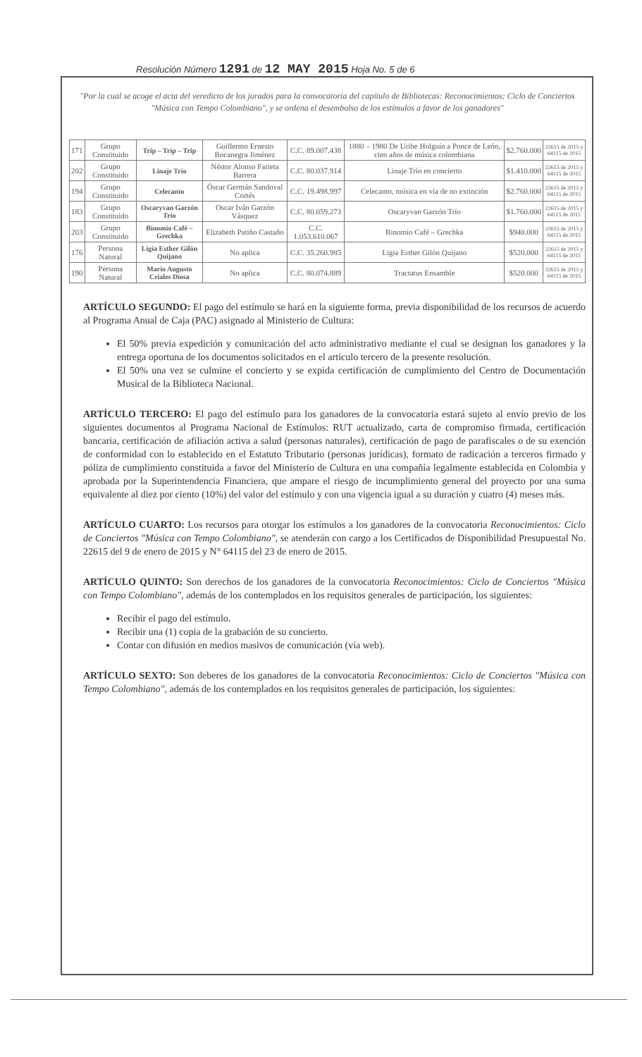Resolución Número 1291 de 12 MAY 2015 Hoja No. 5 de 6
"Por la cual se acoge el acta del veredicto de los jurados para la convocatoria del capítulo de Bibliotecas: Reconocimientos: Ciclo de Conciertos "Música con Tempo Colombiano", y se ordena el desembolso de los estímulos a favor de los ganadores"
| 171 | Grupo Constituido | Trip – Trip – Trip | Guillermo Ernesto Bocanegra Jiménez | C.C. 89.007.438 | 1880 – 1980 De Uribe Holguín a Ponce de León, cien años de música colombiana | $2.760.000 | 22615 de 2015 y 64115 de 2015 |
| 202 | Grupo Constituido | Linaje Trío | Néstor Alonso Farieta Barrera | C.C. 80.037.914 | Linaje Trío en concierto | $1.410.000 | 22615 de 2015 y 64115 de 2015 |
| 194 | Grupo Constituido | Celecanto | Óscar Germán Sandoval Cortés | C.C. 19.498.997 | Celecanto, música en vía de no extinción | $2.760.000 | 22615 de 2015 y 64115 de 2015 |
| 183 | Grupo Constituido | Oscaryvan Garzón Trío | Oscar Iván Garzón Vásquez | C.C. 80.059.273 | Oscaryvan Garzón Trío | $1.760.000 | 22615 de 2015 y 64115 de 2015 |
| 203 | Grupo Constituido | Binomio Café – Grechka | Elizabeth Patiño Castaño | C.C. 1.053.610.067 | Binomio Café – Grechka | $940.000 | 22615 de 2015 y 64115 de 2015 |
| 176 | Persona Natural | Ligia Esther Gilón Quijano | No aplica | C.C. 35.260.985 | Ligia Esther Gilón Quijano | $520.000 | 22615 de 2015 y 64115 de 2015 |
| 190 | Persona Natural | Mario Augusto Criales Diosa | No aplica | C.C. 80.074.889 | Tractatus Ensamble | $520.000 | 22615 de 2015 y 64115 de 2015 |
ARTÍCULO SEGUNDO: El pago del estímulo se hará en la siguiente forma, previa disponibilidad de los recursos de acuerdo al Programa Anual de Caja (PAC) asignado al Ministerio de Cultura:
El 50% previa expedición y comunicación del acto administrativo mediante el cual se designan los ganadores y la entrega oportuna de los documentos solicitados en el artículo tercero de la presente resolución.
El 50% una vez se culmine el concierto y se expida certificación de cumplimiento del Centro de Documentación Musical de la Biblioteca Nacional.
ARTÍCULO TERCERO: El pago del estímulo para los ganadores de la convocatoria estará sujeto al envío previo de los siguientes documentos al Programa Nacional de Estímulos: RUT actualizado, carta de compromiso firmada, certificación bancaria, certificación de afiliación activa a salud (personas naturales), certificación de pago de parafiscales o de su exención de conformidad con lo establecido en el Estatuto Tributario (personas jurídicas), formato de radicación a terceros firmado y póliza de cumplimiento constituida a favor del Ministerio de Cultura en una compañía legalmente establecida en Colombia y aprobada por la Superintendencia Financiera, que ampare el riesgo de incumplimiento general del proyecto por una suma equivalente al diez por ciento (10%) del valor del estímulo y con una vigencia igual a su duración y cuatro (4) meses más.
ARTÍCULO CUARTO: Los recursos para otorgar los estímulos a los ganadores de la convocatoria Reconocimientos: Ciclo de Conciertos "Música con Tempo Colombiano", se atenderán con cargo a los Certificados de Disponibilidad Presupuestal No. 22615 del 9 de enero de 2015 y N° 64115 del 23 de enero de 2015.
ARTÍCULO QUINTO: Son derechos de los ganadores de la convocatoria Reconocimientos: Ciclo de Conciertos "Música con Tempo Colombiano", además de los contemplados en los requisitos generales de participación, los siguientes:
Recibir el pago del estímulo.
Recibir una (1) copia de la grabación de su concierto.
Contar con difusión en medios masivos de comunicación (vía web).
ARTÍCULO SEXTO: Son deberes de los ganadores de la convocatoria Reconocimientos: Ciclo de Conciertos "Música con Tempo Colombiano", además de los contemplados en los requisitos generales de participación, los siguientes: